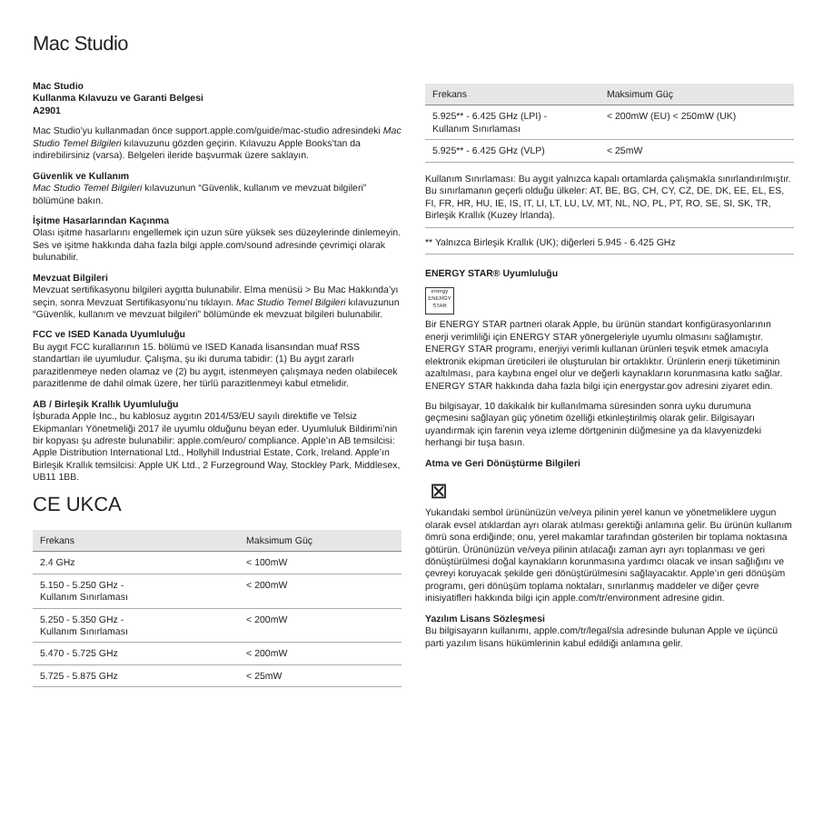Mac Studio
Mac Studio
Kullanma Kılavuzu ve Garanti Belgesi
A2901
Mac Studio’yu kullanmadan önce support.apple.com/guide/mac-studio adresindeki Mac Studio Temel Bilgileri kılavuzunu gözden geçirin. Kılavuzu Apple Books’tan da indirebilirsiniz (varsa). Belgeleri ileride başvurmak üzere saklayın.
Güvenlik ve Kullanım
Mac Studio Temel Bilgileri kılavuzunun “Güvenlik, kullanım ve mevzuat bilgileri” bölümüne bakın.
İşitme Hasarlarından Kaçınma
Olası işitme hasarlarını engellemek için uzun süre yüksek ses düzeylerinde dinlemeyin. Ses ve işitme hakkında daha fazla bilgi apple.com/sound adresinde çevrimiçi olarak bulunabilir.
Mevzuat Bilgileri
Mevzuat sertifikasyonu bilgileri aygıtta bulunabilir. Elma menüsü > Bu Mac Hakkında’yı seçin, sonra Mevzuat Sertifikasyonu’nu tıklayın. Mac Studio Temel Bilgileri kılavuzunun “Güvenlik, kullanım ve mevzuat bilgileri” bölümünde ek mevzuat bilgileri bulunabilir.
FCC ve ISED Kanada Uyumluluğu
Bu aygıt FCC kurallarının 15. bölümü ve ISED Kanada lisansından muaf RSS standartları ile uyumludur. Çalışma, şu iki duruma tabidir: (1) Bu aygıt zararlı parazitlenmeye neden olamaz ve (2) bu aygıt, istenmeyen çalışmaya neden olabilecek parazitlenme de dahil olmak üzere, her türlü parazitlenmeyi kabul etmelidir.
AB / Birleşik Krallık Uyumluluğu
İşburada Apple Inc., bu kablosuz aygıtın 2014/53/EU sayılı direktifle ve Telsiz Ekipmanları Yönetmeliği 2017 ile uyumlu olduğunu beyan eder. Uyumluluk Bildirimi’nin bir kopyası şu adreste bulunabilir: apple.com/euro/ compliance. Apple’ın AB temsilcisi: Apple Distribution International Ltd., Hollyhill Industrial Estate, Cork, Ireland. Apple’ın Birleşik Krallık temsilcisi: Apple UK Ltd., 2 Furzeground Way, Stockley Park, Middlesex, UB11 1BB.
CE UKCA
| Frekans | Maksimum Güç |
| --- | --- |
| 2.4 GHz | < 100mW |
| 5.150 - 5.250 GHz - Kullanım Sınırlaması | < 200mW |
| 5.250 - 5.350 GHz - Kullanım Sınırlaması | < 200mW |
| 5.470 - 5.725 GHz | < 200mW |
| 5.725 - 5.875 GHz | < 25mW |
| Frekans | Maksimum Güç |
| --- | --- |
| 5.925** - 6.425 GHz (LPI) - Kullanım Sınırlaması | < 200mW (EU) < 250mW (UK) |
| 5.925** - 6.425 GHz (VLP) | < 25mW |
Kullanım Sınırlaması: Bu aygıt yalnızca kapalı ortamlarda çalışmakla sınırlandırılmıştır. Bu sınırlamanın geçerli olduğu ülkeler: AT, BE, BG, CH, CY, CZ, DE, DK, EE, EL, ES, FI, FR, HR, HU, IE, IS, IT, LI, LT, LU, LV, MT, NL, NO, PL, PT, RO, SE, SI, SK, TR, Birleşik Krallık (Kuzey İrlanda).
** Yalnızca Birleşik Krallık (UK); diğerleri 5.945 - 6.425 GHz
ENERGY STAR® Uyumluluğu
energy
ENERGY STAR
Bir ENERGY STAR partneri olarak Apple, bu ürünün standart konfigürasyonlarının enerji verimliliği için ENERGY STAR yönergeleriyle uyumlu olmasını sağlamıştır. ENERGY STAR programı, enerjiyi verimli kullanan ürünleri teşvik etmek amacıyla elektronik ekipman üreticileri ile oluşturulan bir ortaklıktır. Ürünlerin enerji tüketiminin azaltılması, para kaybına engel olur ve değerli kaynakların korunmasına katkı sağlar. ENERGY STAR hakkında daha fazla bilgi için energystar.gov adresini ziyaret edin.
Bu bilgisayar, 10 dakikalık bir kullanılmama süresinden sonra uyku durumuna geçmesini sağlayan güç yönetim özelliği etkinleştirilmiş olarak gelir. Bilgisayarı uyandırmak için farenin veya izleme dörtgeninin düğmesine ya da klavyenizdeki herhangi bir tuşa basın.
Atma ve Geri Dönüştürme Bilgileri
⊠
Yukarıdaki sembol ürününüzün ve/veya pilinin yerel kanun ve yönetmeliklere uygun olarak evsel atıklardan ayrı olarak atılması gerektiği anlamına gelir. Bu ürünün kullanım ömrü sona erdiğinde; onu, yerel makamlar tarafından gösterilen bir toplama noktasına götürün. Ürününüzün ve/veya pilinin atılacağı zaman ayrı ayrı toplanması ve geri dönüştürülmesi doğal kaynakların korunmasına yardımcı olacak ve insan sağlığını ve çevreyi koruyacak şekilde geri dönüştürülmesini sağlayacaktır. Apple’ın geri dönüşüm programı, geri dönüşüm toplama noktaları, sınırlanmış maddeler ve diğer çevre inisiyatifleri hakkında bilgi için apple.com/tr/environment adresine gidin.
Yazılım Lisans Sözleşmesi
Bu bilgisayarın kullanımı, apple.com/tr/legal/sla adresinde bulunan Apple ve üçüncü parti yazılım lisans hükümlerinin kabul edildiği anlamına gelir.